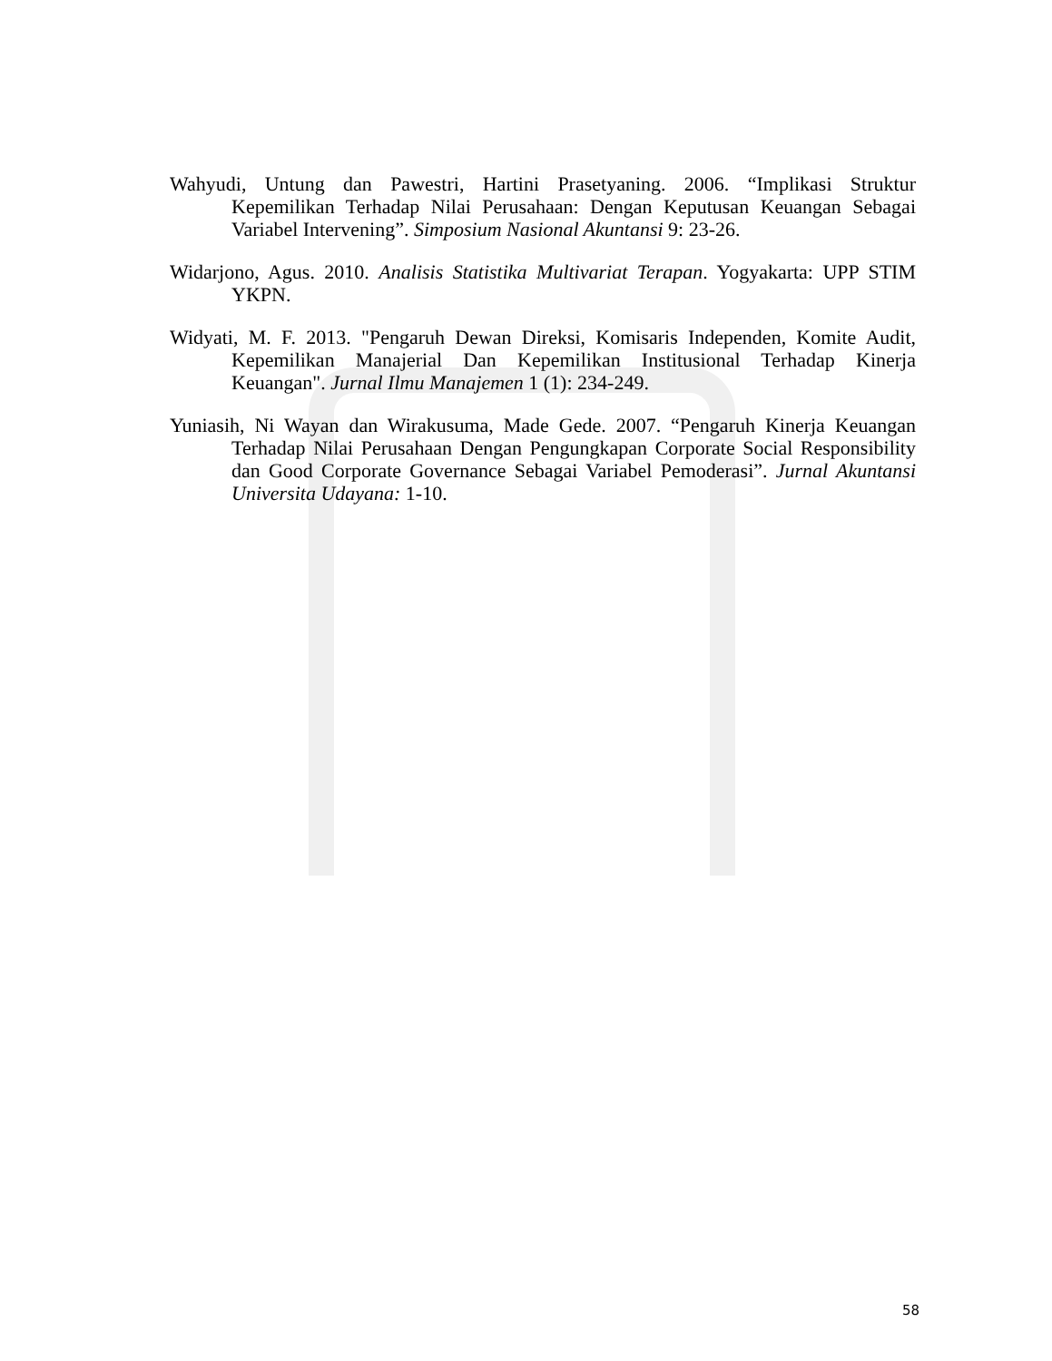Wahyudi, Untung dan Pawestri, Hartini Prasetyaning. 2006. “Implikasi Struktur Kepemilikan Terhadap Nilai Perusahaan: Dengan Keputusan Keuangan Sebagai Variabel Intervening”. Simposium Nasional Akuntansi 9: 23-26.
Widarjono, Agus. 2010. Analisis Statistika Multivariat Terapan. Yogyakarta: UPP STIM YKPN.
Widyati, M. F. 2013. "Pengaruh Dewan Direksi, Komisaris Independen, Komite Audit, Kepemilikan Manajerial Dan Kepemilikan Institusional Terhadap Kinerja Keuangan". Jurnal Ilmu Manajemen 1 (1): 234-249.
Yuniasih, Ni Wayan dan Wirakusuma, Made Gede. 2007. “Pengaruh Kinerja Keuangan Terhadap Nilai Perusahaan Dengan Pengungkapan Corporate Social Responsibility dan Good Corporate Governance Sebagai Variabel Pemoderasi”. Jurnal Akuntansi Universita Udayana: 1-10.
58